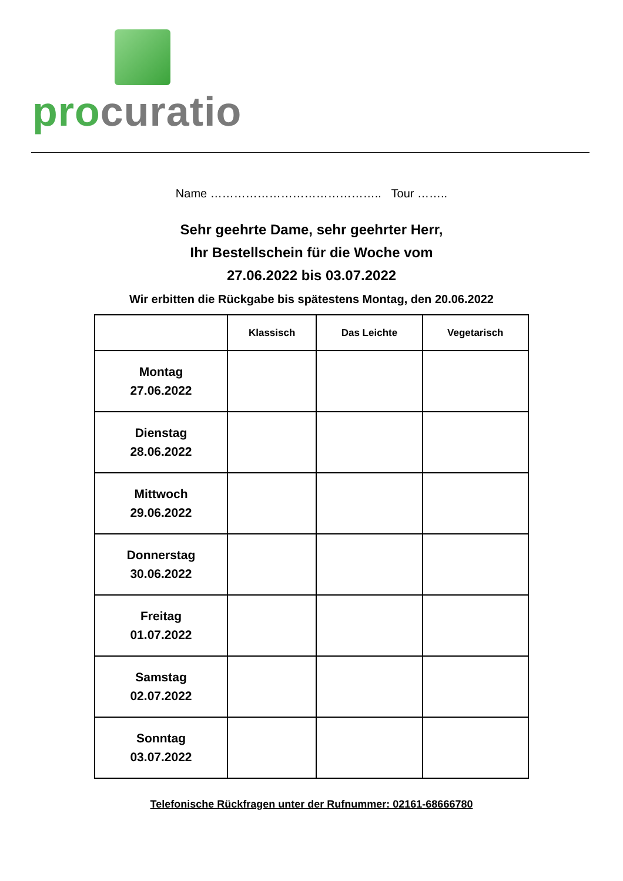pro curatio
Name …………………………………….. Tour ……..
Sehr geehrte Dame, sehr geehrter Herr,
Ihr Bestellschein für die Woche vom
27.06.2022 bis 03.07.2022
Wir erbitten die Rückgabe bis spätestens Montag, den 20.06.2022
| | Klassisch | Das Leichte | Vegetarisch |
| --- | --- | --- | --- |
| Montag 27.06.2022 | | | |
| Dienstag 28.06.2022 | | | |
| Mittwoch 29.06.2022 | | | |
| Donnerstag 30.06.2022 | | | |
| Freitag 01.07.2022 | | | |
| Samstag 02.07.2022 | | | |
| Sonntag 03.07.2022 | | | |
Telefonische Rückfragen unter der Rufnummer: 02161-68666780